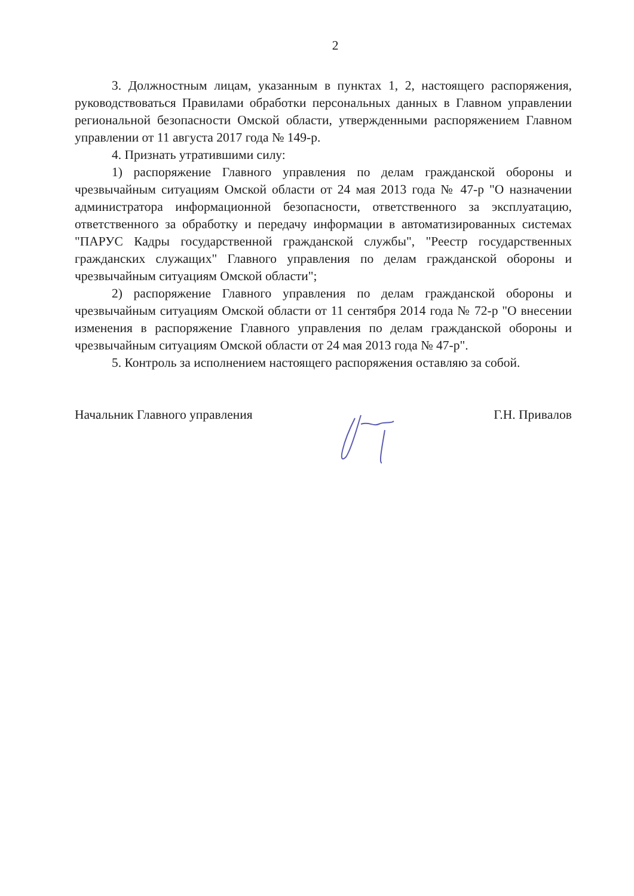2
3. Должностным лицам, указанным в пунктах 1, 2, настоящего распоряжения, руководствоваться Правилами обработки персональных данных в Главном управлении региональной безопасности Омской области, утвержденными распоряжением Главном управлении от 11 августа 2017 года № 149-р.
4. Признать утратившими силу:
1) распоряжение Главного управления по делам гражданской обороны и чрезвычайным ситуациям Омской области от 24 мая 2013 года № 47-р "О назначении администратора информационной безопасности, ответственного за эксплуатацию, ответственного за обработку и передачу информации в автоматизированных системах "ПАРУС Кадры государственной гражданской службы", "Реестр государственных гражданских служащих" Главного управления по делам гражданской обороны и чрезвычайным ситуациям Омской области";
2) распоряжение Главного управления по делам гражданской обороны и чрезвычайным ситуациям Омской области от 11 сентября 2014 года № 72-р "О внесении изменения в распоряжение Главного управления по делам гражданской обороны и чрезвычайным ситуациям Омской области от 24 мая 2013 года № 47-р".
5. Контроль за исполнением настоящего распоряжения оставляю за собой.
Начальник Главного управления Г.Н. Привалов